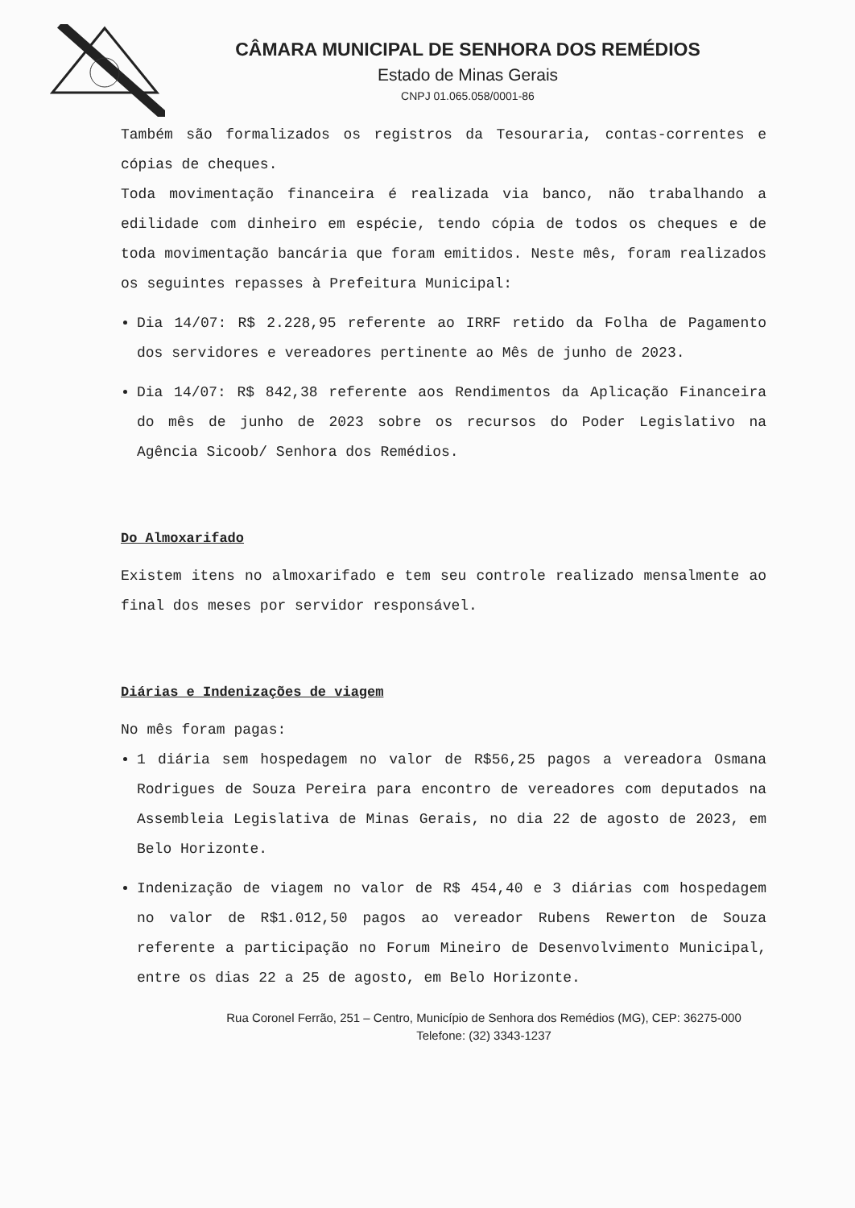CÂMARA MUNICIPAL DE SENHORA DOS REMÉDIOS
Estado de Minas Gerais
CNPJ 01.065.058/0001-86
Também são formalizados os registros da Tesouraria, contas-correntes e cópias de cheques.
Toda movimentação financeira é realizada via banco, não trabalhando a edilidade com dinheiro em espécie, tendo cópia de todos os cheques e de toda movimentação bancária que foram emitidos. Neste mês, foram realizados os seguintes repasses à Prefeitura Municipal:
Dia 14/07: R$ 2.228,95 referente ao IRRF retido da Folha de Pagamento dos servidores e vereadores pertinente ao Mês de junho de 2023.
Dia 14/07: R$ 842,38 referente aos Rendimentos da Aplicação Financeira do mês de junho de 2023 sobre os recursos do Poder Legislativo na Agência Sicoob/ Senhora dos Remédios.
Do Almoxarifado
Existem itens no almoxarifado e tem seu controle realizado mensalmente ao final dos meses por servidor responsável.
Diárias e Indenizações de viagem
No mês foram pagas:
1 diária sem hospedagem no valor de R$56,25 pagos a vereadora Osmana Rodrigues de Souza Pereira para encontro de vereadores com deputados na Assembleia Legislativa de Minas Gerais, no dia 22 de agosto de 2023, em Belo Horizonte.
Indenização de viagem no valor de R$ 454,40 e 3 diárias com hospedagem no valor de R$1.012,50 pagos ao vereador Rubens Rewerton de Souza referente a participação no Forum Mineiro de Desenvolvimento Municipal, entre os dias 22 a 25 de agosto, em Belo Horizonte.
Rua Coronel Ferrão, 251 – Centro, Município de Senhora dos Remédios (MG), CEP: 36275-000
Telefone: (32) 3343-1237